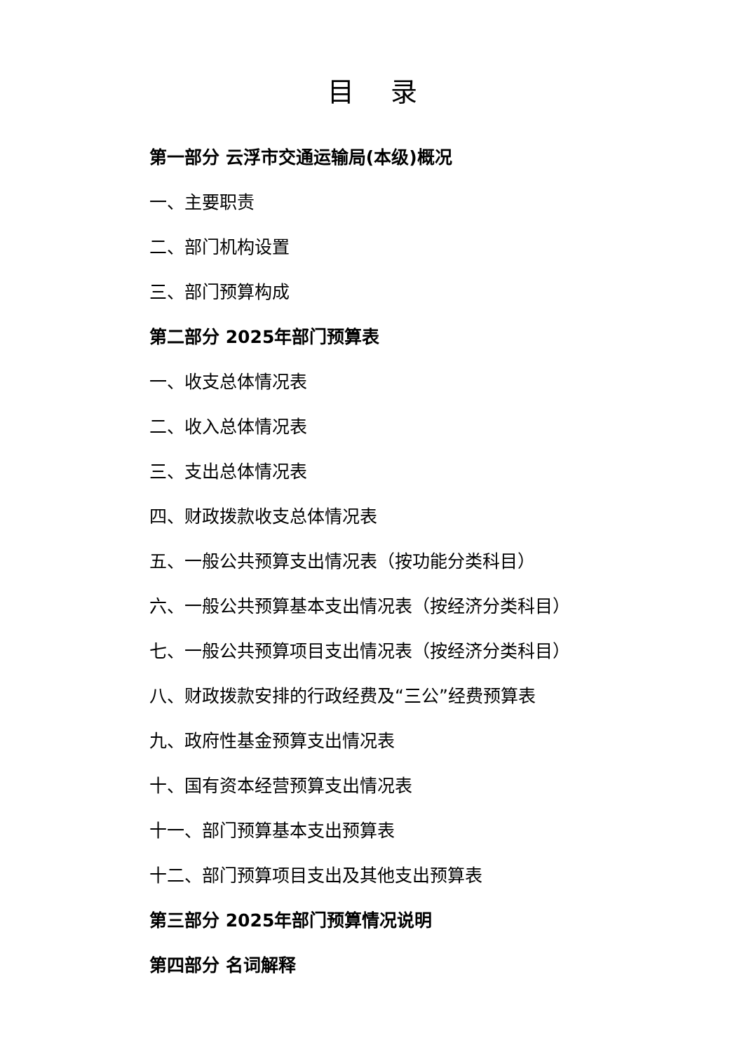目 录
第一部分 云浮市交通运输局(本级)概况
一、主要职责
二、部门机构设置
三、部门预算构成
第二部分 2025年部门预算表
一、收支总体情况表
二、收入总体情况表
三、支出总体情况表
四、财政拨款收支总体情况表
五、一般公共预算支出情况表（按功能分类科目）
六、一般公共预算基本支出情况表（按经济分类科目）
七、一般公共预算项目支出情况表（按经济分类科目）
八、财政拨款安排的行政经费及“三公”经费预算表
九、政府性基金预算支出情况表
十、国有资本经营预算支出情况表
十一、部门预算基本支出预算表
十二、部门预算项目支出及其他支出预算表
第三部分 2025年部门预算情况说明
第四部分 名词解释